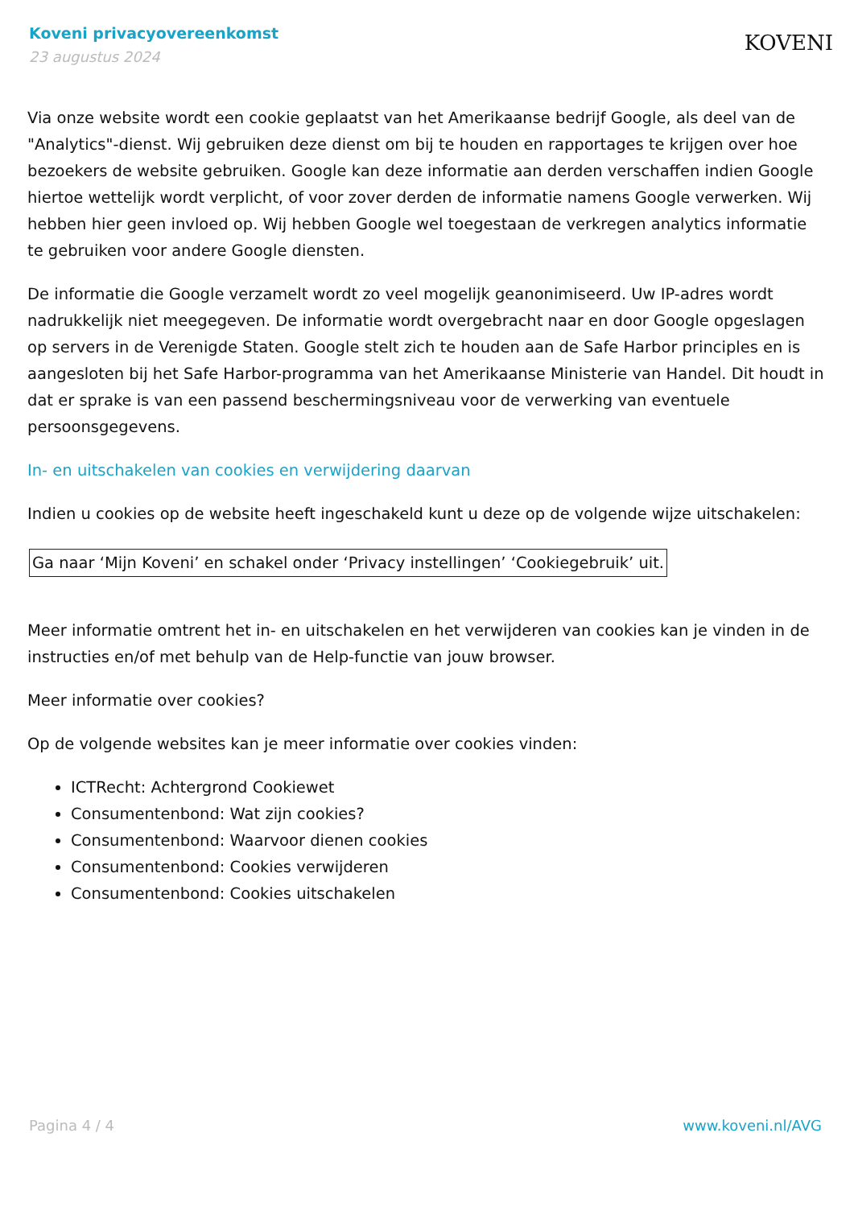Koveni privacyovereenkomst
23 augustus 2024
KOVENI
Via onze website wordt een cookie geplaatst van het Amerikaanse bedrijf Google, als deel van de "Analytics"-dienst. Wij gebruiken deze dienst om bij te houden en rapportages te krijgen over hoe bezoekers de website gebruiken. Google kan deze informatie aan derden verschaffen indien Google hiertoe wettelijk wordt verplicht, of voor zover derden de informatie namens Google verwerken. Wij hebben hier geen invloed op. Wij hebben Google wel toegestaan de verkregen analytics informatie te gebruiken voor andere Google diensten.
De informatie die Google verzamelt wordt zo veel mogelijk geanonimiseerd. Uw IP-adres wordt nadrukkelijk niet meegegeven. De informatie wordt overgebracht naar en door Google opgeslagen op servers in de Verenigde Staten. Google stelt zich te houden aan de Safe Harbor principles en is aangesloten bij het Safe Harbor-programma van het Amerikaanse Ministerie van Handel. Dit houdt in dat er sprake is van een passend beschermingsniveau voor de verwerking van eventuele persoonsgegevens.
In- en uitschakelen van cookies en verwijdering daarvan
Indien u cookies op de website heeft ingeschakeld kunt u deze op de volgende wijze uitschakelen:
Ga naar ‘Mijn Koveni’ en schakel onder ‘Privacy instellingen’ ‘Cookiegebruik’ uit.
Meer informatie omtrent het in- en uitschakelen en het verwijderen van cookies kan je vinden in de instructies en/of met behulp van de Help-functie van jouw browser.
Meer informatie over cookies?
Op de volgende websites kan je meer informatie over cookies vinden:
ICTRecht: Achtergrond Cookiewet
Consumentenbond: Wat zijn cookies?
Consumentenbond: Waarvoor dienen cookies
Consumentenbond: Cookies verwijderen
Consumentenbond: Cookies uitschakelen
Pagina 4 / 4 www.koveni.nl/AVG